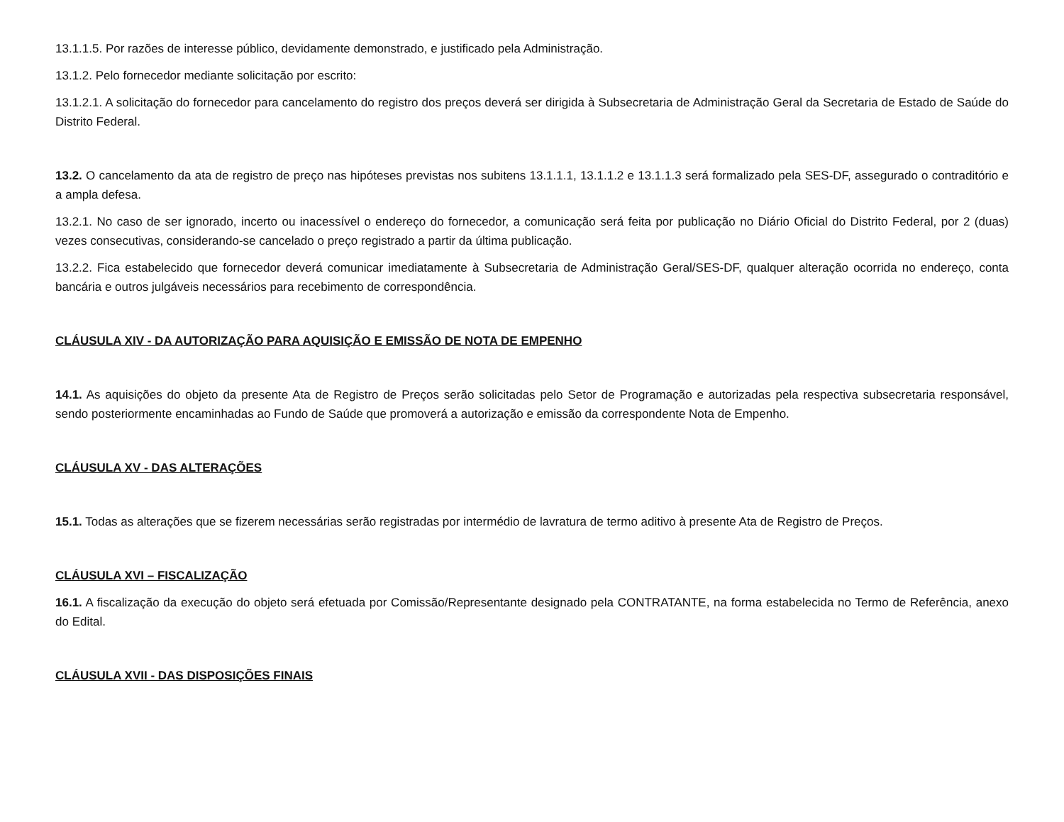13.1.1.5. Por razões de interesse público, devidamente demonstrado, e justificado pela Administração.
13.1.2. Pelo fornecedor mediante solicitação por escrito:
13.1.2.1. A solicitação do fornecedor para cancelamento do registro dos preços deverá ser dirigida à Subsecretaria de Administração Geral da Secretaria de Estado de Saúde do Distrito Federal.
13.2. O cancelamento da ata de registro de preço nas hipóteses previstas nos subitens 13.1.1.1, 13.1.1.2 e 13.1.1.3 será formalizado pela SES-DF, assegurado o contraditório e a ampla defesa.
13.2.1. No caso de ser ignorado, incerto ou inacessível o endereço do fornecedor, a comunicação será feita por publicação no Diário Oficial do Distrito Federal, por 2 (duas) vezes consecutivas, considerando-se cancelado o preço registrado a partir da última publicação.
13.2.2. Fica estabelecido que fornecedor deverá comunicar imediatamente à Subsecretaria de Administração Geral/SES-DF, qualquer alteração ocorrida no endereço, conta bancária e outros julgáveis necessários para recebimento de correspondência.
CLÁUSULA XIV - DA AUTORIZAÇÃO PARA AQUISIÇÃO E EMISSÃO DE NOTA DE EMPENHO
14.1. As aquisições do objeto da presente Ata de Registro de Preços serão solicitadas pelo Setor de Programação e autorizadas pela respectiva subsecretaria responsável, sendo posteriormente encaminhadas ao Fundo de Saúde que promoverá a autorização e emissão da correspondente Nota de Empenho.
CLÁUSULA XV - DAS ALTERAÇÕES
15.1. Todas as alterações que se fizerem necessárias serão registradas por intermédio de lavratura de termo aditivo à presente Ata de Registro de Preços.
CLÁUSULA XVI – FISCALIZAÇÃO
16.1. A fiscalização da execução do objeto será efetuada por Comissão/Representante designado pela CONTRATANTE, na forma estabelecida no Termo de Referência, anexo do Edital.
CLÁUSULA XVII - DAS DISPOSIÇÕES FINAIS